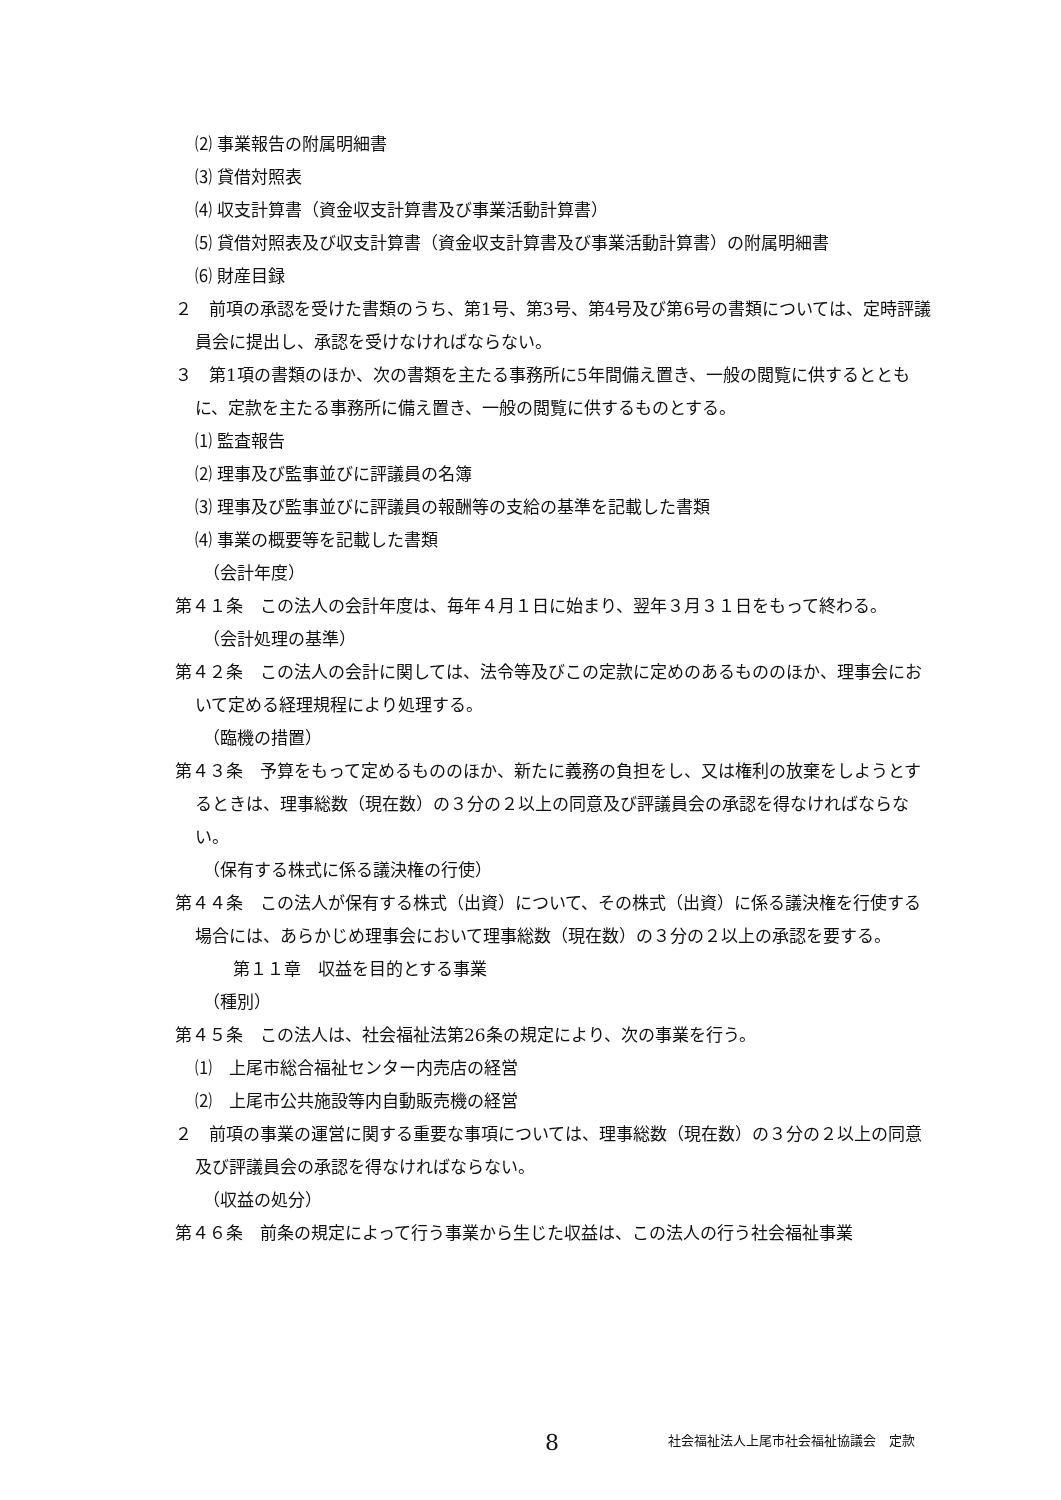⑵ 事業報告の附属明細書
⑶ 貸借対照表
⑷ 収支計算書（資金収支計算書及び事業活動計算書）
⑸ 貸借対照表及び収支計算書（資金収支計算書及び事業活動計算書）の附属明細書
⑹ 財産目録
２　前項の承認を受けた書類のうち、第1号、第3号、第4号及び第6号の書類については、定時評議員会に提出し、承認を受けなければならない。
３　第1項の書類のほか、次の書類を主たる事務所に5年間備え置き、一般の閲覧に供するとともに、定款を主たる事務所に備え置き、一般の閲覧に供するものとする。
⑴ 監査報告
⑵ 理事及び監事並びに評議員の名簿
⑶ 理事及び監事並びに評議員の報酬等の支給の基準を記載した書類
⑷ 事業の概要等を記載した書類
（会計年度）
第４１条　この法人の会計年度は、毎年４月１日に始まり、翌年３月３１日をもって終わる。
（会計処理の基準）
第４２条　この法人の会計に関しては、法令等及びこの定款に定めのあるもののほか、理事会において定める経理規程により処理する。
（臨機の措置）
第４３条　予算をもって定めるもののほか、新たに義務の負担をし、又は権利の放棄をしようとするときは、理事総数（現在数）の３分の２以上の同意及び評議員会の承認を得なければならない。
（保有する株式に係る議決権の行使）
第４４条　この法人が保有する株式（出資）について、その株式（出資）に係る議決権を行使する場合には、あらかじめ理事会において理事総数（現在数）の３分の２以上の承認を要する。
第１１章　収益を目的とする事業
（種別）
第４５条　この法人は、社会福祉法第26条の規定により、次の事業を行う。
⑴　上尾市総合福祉センター内売店の経営
⑵　上尾市公共施設等内自動販売機の経営
２　前項の事業の運営に関する重要な事項については、理事総数（現在数）の３分の２以上の同意及び評議員会の承認を得なければならない。
（収益の処分）
第４６条　前条の規定によって行う事業から生じた収益は、この法人の行う社会福祉事業
8 社会福祉法人上尾市社会福祉協議会　定款